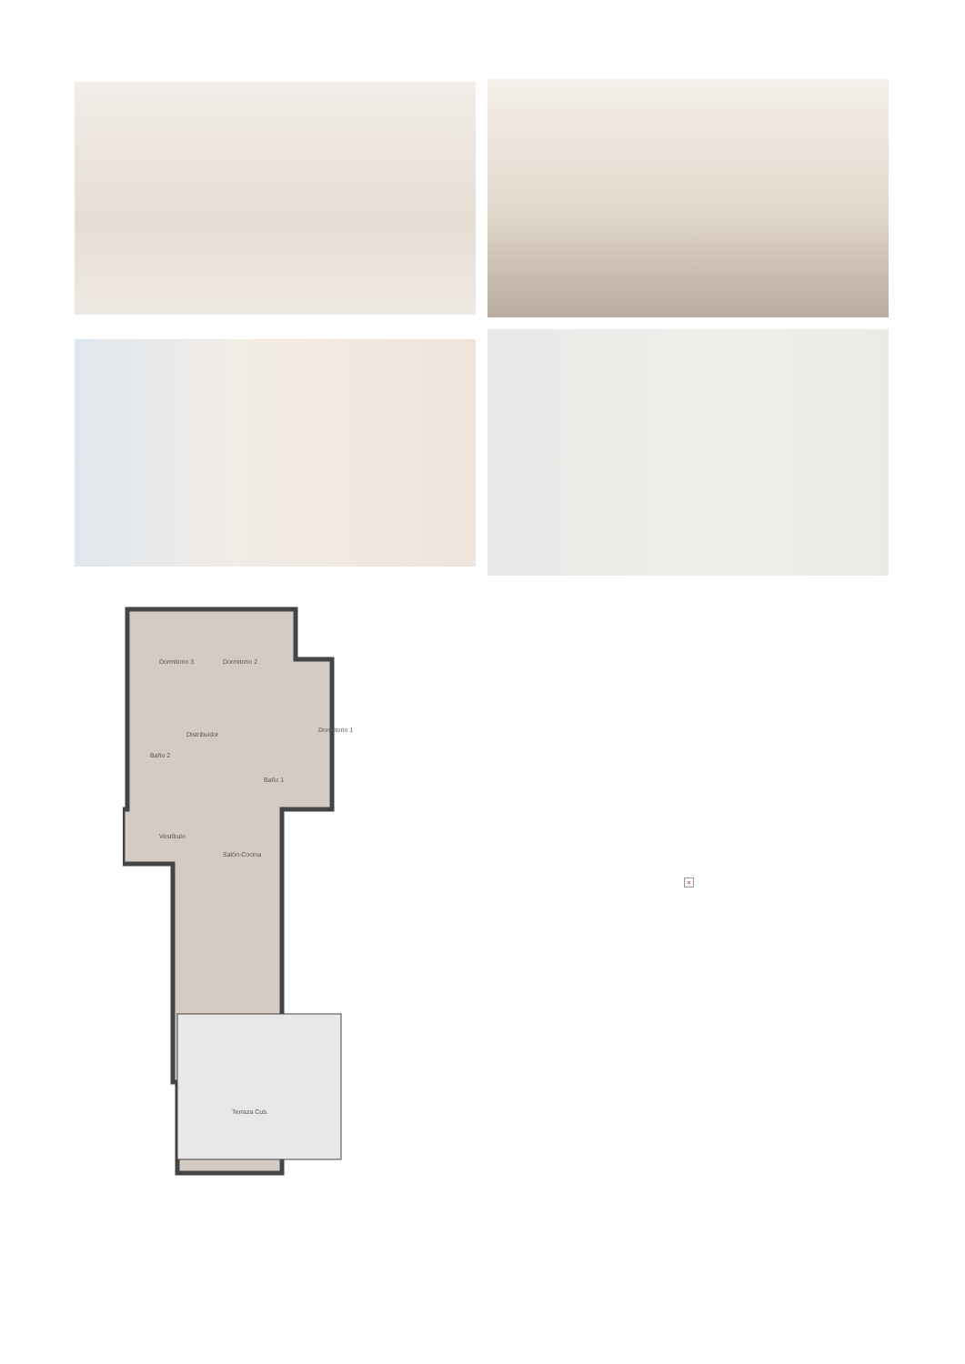Dormitorio 3
Dormitorio 2
Dormitorio 1
Distribuidor
Baño 2
Baño 1
Vestíbulo
Salón-Cocina
Terraza Cub.
×